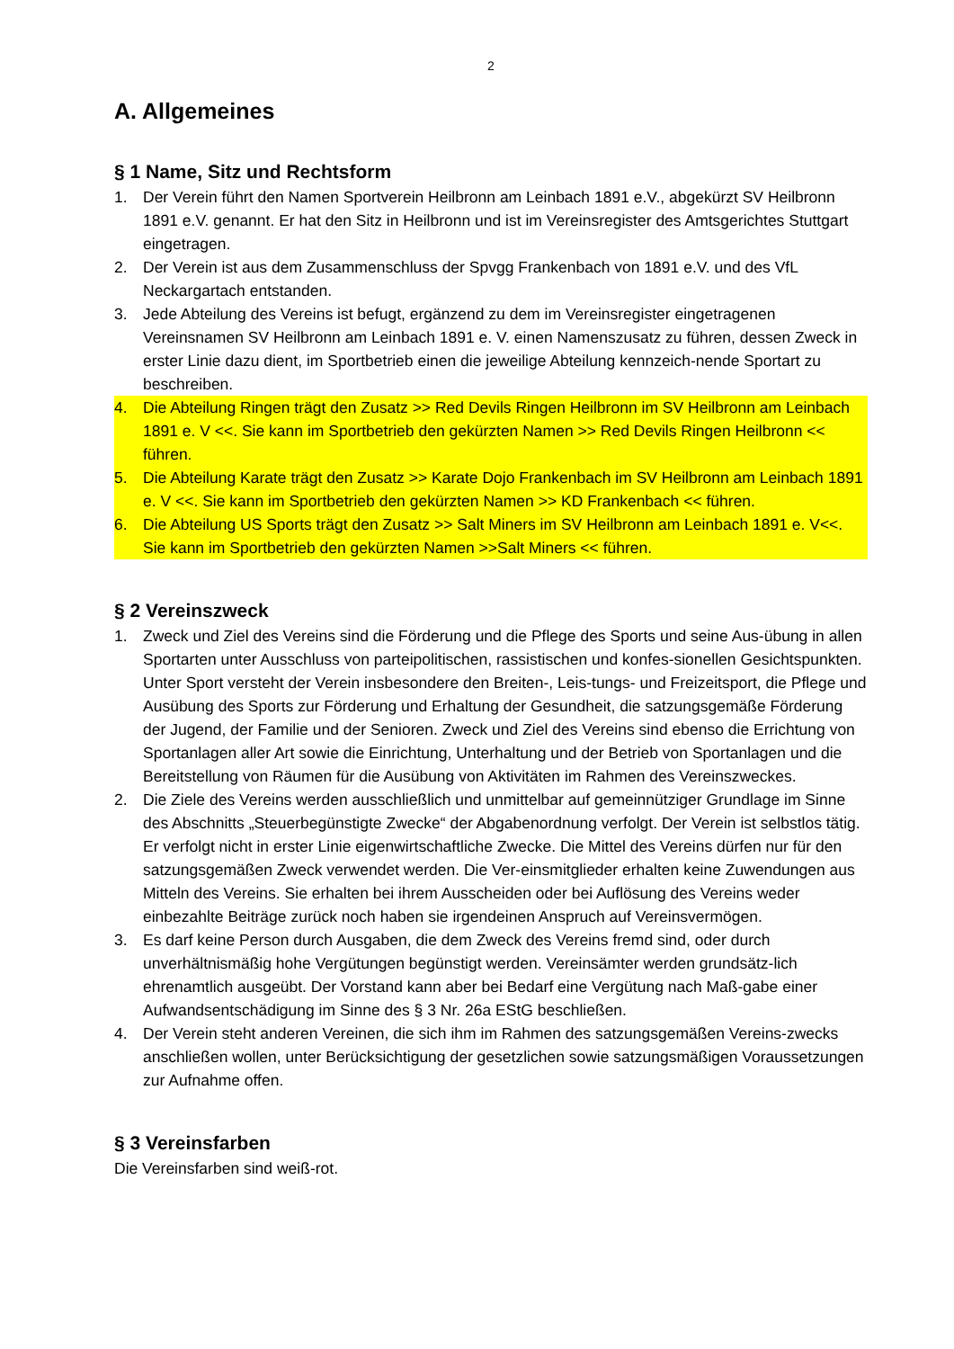2
A. Allgemeines
§ 1 Name, Sitz und Rechtsform
1. Der Verein führt den Namen Sportverein Heilbronn am Leinbach 1891 e.V., abgekürzt SV Heilbronn 1891 e.V. genannt. Er hat den Sitz in Heilbronn und ist im Vereinsregister des Amtsgerichtes Stuttgart eingetragen.
2. Der Verein ist aus dem Zusammenschluss der Spvgg Frankenbach von 1891 e.V. und des VfL Neckargartach entstanden.
3. Jede Abteilung des Vereins ist befugt, ergänzend zu dem im Vereinsregister eingetragenen Vereinsnamen SV Heilbronn am Leinbach 1891 e. V. einen Namenszusatz zu führen, dessen Zweck in erster Linie dazu dient, im Sportbetrieb einen die jeweilige Abteilung kennzeich-nende Sportart zu beschreiben.
4. Die Abteilung Ringen trägt den Zusatz >> Red Devils Ringen Heilbronn im SV Heilbronn am Leinbach 1891 e. V <<. Sie kann im Sportbetrieb den gekürzten Namen >> Red Devils Ringen Heilbronn << führen.
5. Die Abteilung Karate trägt den Zusatz >> Karate Dojo Frankenbach im SV Heilbronn am Leinbach 1891 e. V <<. Sie kann im Sportbetrieb den gekürzten Namen >> KD Frankenbach << führen.
6. Die Abteilung US Sports trägt den Zusatz >> Salt Miners im SV Heilbronn am Leinbach 1891 e. V<<. Sie kann im Sportbetrieb den gekürzten Namen >>Salt Miners << führen.
§ 2 Vereinszweck
1. Zweck und Ziel des Vereins sind die Förderung und die Pflege des Sports und seine Aus-übung in allen Sportarten unter Ausschluss von parteipolitischen, rassistischen und konfes-sionellen Gesichtspunkten. Unter Sport versteht der Verein insbesondere den Breiten-, Leis-tungs- und Freizeitsport, die Pflege und Ausübung des Sports zur Förderung und Erhaltung der Gesundheit, die satzungsgemäße Förderung der Jugend, der Familie und der Senioren. Zweck und Ziel des Vereins sind ebenso die Errichtung von Sportanlagen aller Art sowie die Einrichtung, Unterhaltung und der Betrieb von Sportanlagen und die Bereitstellung von Räumen für die Ausübung von Aktivitäten im Rahmen des Vereinszweckes.
2. Die Ziele des Vereins werden ausschließlich und unmittelbar auf gemeinnütziger Grundlage im Sinne des Abschnitts „Steuerbegünstigte Zwecke“ der Abgabenordnung verfolgt. Der Verein ist selbstlos tätig. Er verfolgt nicht in erster Linie eigenwirtschaftliche Zwecke. Die Mittel des Vereins dürfen nur für den satzungsgemäßen Zweck verwendet werden. Die Ver-einsmitglieder erhalten keine Zuwendungen aus Mitteln des Vereins. Sie erhalten bei ihrem Ausscheiden oder bei Auflösung des Vereins weder einbezahlte Beiträge zurück noch haben sie irgendeinen Anspruch auf Vereinsvermögen.
3. Es darf keine Person durch Ausgaben, die dem Zweck des Vereins fremd sind, oder durch unverhältnismäßig hohe Vergütungen begünstigt werden. Vereinsämter werden grundsätz-lich ehrenamtlich ausgeübt. Der Vorstand kann aber bei Bedarf eine Vergütung nach Maß-gabe einer Aufwandsentschädigung im Sinne des § 3 Nr. 26a EStG beschließen.
4. Der Verein steht anderen Vereinen, die sich ihm im Rahmen des satzungsgemäßen Vereins-zwecks anschließen wollen, unter Berücksichtigung der gesetzlichen sowie satzungsmäßigen Voraussetzungen zur Aufnahme offen.
§ 3 Vereinsfarben
Die Vereinsfarben sind weiß-rot.